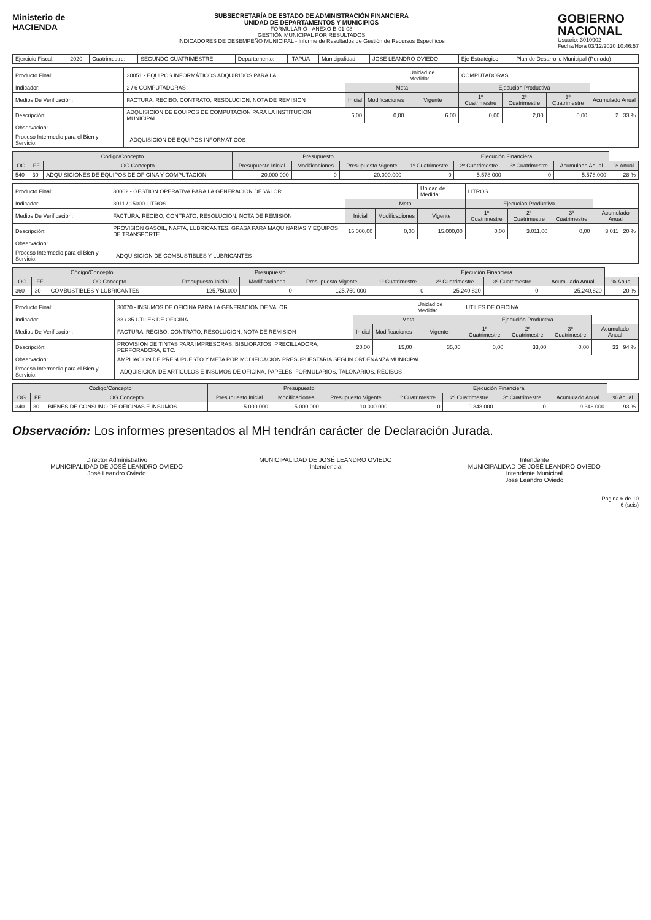Ministerio de
HACIENDA
SUBSECRETARÍA DE ESTADO DE ADMINISTRACIÓN FINANCIERA
UNIDAD DE DEPARTAMENTOS Y MUNICIPIOS
FORMULARIO - ANEXO B-01-08
GESTIÓN MUNICIPAL POR RESULTADOS
INDICADORES DE DESEMPEÑO MUNICIPAL - Informe de Resultados de Gestión de Recursos Específicos
GOBIERNO
NACIONAL
Usuario: 3010902
Fecha/Hora 03/12/2020 10:46:57
| Ejercicio Fiscal: | 2020 | Cuatrimestre: | SEGUNDO CUATRIMESTRE | Departamento: | ITAPÚA | Municipalidad: | JOSÉ LEANDRO OVIEDO | Eje Estratégico: | Plan de Desarrollo Municipal (Periodo) |
| Producto Final: | 30051 - EQUIPOS INFORMÁTICOS ADQUIRIDOS PARA LA | | | Unidad de Medida: | COMPUTADORAS | | | |
| Indicador: | 2 / 6 COMPUTADORAS | Meta | | | Ejecución Productiva | | | |
| Medios De Verificación: | FACTURA, RECIBO, CONTRATO, RESOLUCION, NOTA DE REMISION | Inicial | Modificaciones | Vigente | 1º Cuatrimestre | 2º Cuatrimestre | 3º Cuatrimestre | Acumulado Anual |
| Descripción: | ADQUISICION DE EQUIPOS DE COMPUTACION PARA LA INSTITUCION MUNICIPAL | 6,00 | 0,00 | 6,00 | 0,00 | 2,00 | 0,00 | 2 33 % |
| Observación: | | | | | | | | |
| Proceso Intermedio para el Bien y Servicio: | - ADQUISICION DE EQUIPOS INFORMATICOS | | | | | | | |
| Código/Concepto | | | Presupuesto | | | Ejecución Financiera | | | | |
| --- | --- | --- | --- | --- | --- | --- | --- | --- | --- | --- |
| OG | FF | OG Concepto | Presupuesto Inicial | Modificaciones | Presupuesto Vigente | 1º Cuatrimestre | 2º Cuatrimestre | 3º Cuatrimestre | Acumulado Anual | % Anual |
| 540 | 30 | ADQUISICIONES DE EQUIPOS DE OFICINA Y COMPUTACION | 20.000.000 | 0 | 20.000.000 | 0 | 5.578.000 | 0 | 5.578.000 | 28 % |
| Producto Final: | 30062 - GESTION OPERATIVA PARA LA GENERACION DE VALOR | | | Unidad de Medida: | LITROS | | | |
| Indicador: | 3011 / 15000 LITROS | Meta | | | Ejecución Productiva | | | |
| Medios De Verificación: | FACTURA, RECIBO, CONTRATO, RESOLUCION, NOTA DE REMISION | Inicial | Modificaciones | Vigente | 1º Cuatrimestre | 2º Cuatrimestre | 3º Cuatrimestre | Acumulado Anual |
| Descripción: | PROVISION GASOIL, NAFTA, LUBRICANTES, GRASA PARA MAQUINARIAS Y EQUIPOS DE TRANSPORTE | 15.000,00 | 0,00 | 15.000,00 | 0,00 | 3.011,00 | 0,00 | 3.011 20 % |
| Observación: | | | | | | | | |
| Proceso Intermedio para el Bien y Servicio: | - ADQUISICION DE COMBUSTIBLES Y LUBRICANTES | | | | | | | |
| Código/Concepto | | | Presupuesto | | | Ejecución Financiera | | | | |
| --- | --- | --- | --- | --- | --- | --- | --- | --- | --- | --- |
| OG | FF | OG Concepto | Presupuesto Inicial | Modificaciones | Presupuesto Vigente | 1º Cuatrimestre | 2º Cuatrimestre | 3º Cuatrimestre | Acumulado Anual | % Anual |
| 360 | 30 | COMBUSTIBLES Y LUBRICANTES | 125.750.000 | 0 | 125.750.000 | 0 | 25.240.820 | 0 | 25.240.820 | 20 % |
| Producto Final: | 30070 - INSUMOS DE OFICINA PARA LA GENERACION DE VALOR | | | Unidad de Medida: | UTILES DE OFICINA | | | |
| Indicador: | 33 / 35 UTILES DE OFICINA | Meta | | | Ejecución Productiva | | | |
| Medios De Verificación: | FACTURA, RECIBO, CONTRATO, RESOLUCION, NOTA DE REMISION | Inicial | Modificaciones | Vigente | 1º Cuatrimestre | 2º Cuatrimestre | 3º Cuatrimestre | Acumulado Anual |
| Descripción: | PROVISION DE TINTAS PARA IMPRESORAS, BIBLIORATOS, PRECILLADORA, PERFORADORA, ETC. | 20,00 | 15,00 | 35,00 | 0,00 | 33,00 | 0,00 | 33 94 % |
| Observación: | AMPLIACION DE PRESUPUESTO Y META POR MODIFICACION PRESUPUESTARIA SEGUN ORDENANZA MUNICIPAL. | | | | | | | |
| Proceso Intermedio para el Bien y Servicio: | - ADQUISICIÓN DE ARTICULOS E INSUMOS DE OFICINA, PAPELES, FORMULARIOS, TALONARIOS, RECIBOS | | | | | | | |
| Código/Concepto | | | Presupuesto | | | Ejecución Financiera | | | | |
| --- | --- | --- | --- | --- | --- | --- | --- | --- | --- | --- |
| OG | FF | OG Concepto | Presupuesto Inicial | Modificaciones | Presupuesto Vigente | 1º Cuatrimestre | 2º Cuatrimestre | 3º Cuatrimestre | Acumulado Anual | % Anual |
| 340 | 30 | BIENES DE CONSUMO DE OFICINAS E INSUMOS | 5.000.000 | 5.000.000 | 10.000.000 | 0 | 9.348.000 | 0 | 9.348.000 | 93 % |
Observación: Los informes presentados al MH tendrán carácter de Declaración Jurada.
Director Administrativo
MUNICIPALIDAD DE JOSÉ LEANDRO OVIEDO
José Leandro Oviedo
MUNICIPALIDAD DE JOSÉ LEANDRO OVIEDO
Intendencia
Intendente
MUNICIPALIDAD DE JOSÉ LEANDRO OVIEDO
Intendente Municipal
José Leandro Oviedo
Página 6 de 10
6 (seis)